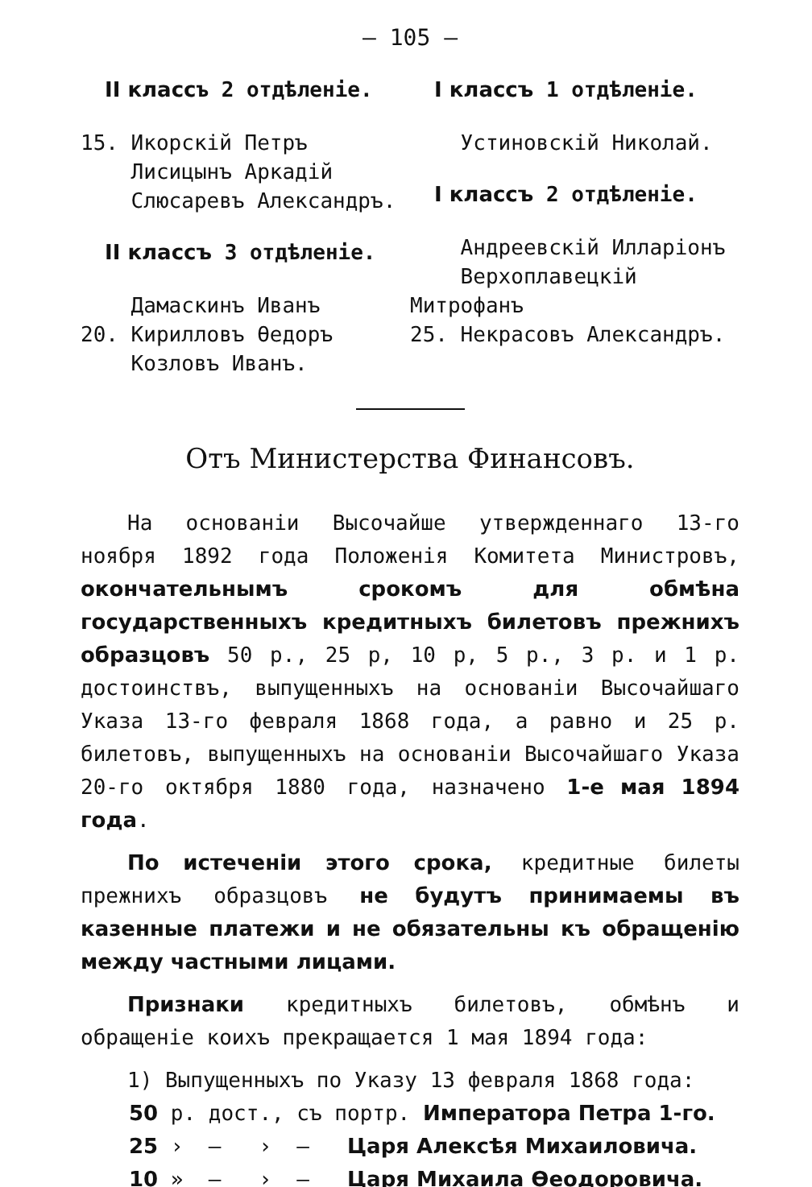— 105 —
II классъ 2 отдѣленіе.
15. Икорскій Петръ
Лисицынъ Аркадій
Слюсаревъ Александръ.
II классъ 3 отдѣленіе.
Дамаскинъ Иванъ
20. Кирилловъ Өедоръ
Козловъ Иванъ.
I классъ 1 отдѣленіе.
Устиновскій Николай.
I классъ 2 отдѣленіе.
Андреевскій Илларіонъ
Верхоплавецкій Митрофанъ
25. Некрасовъ Александръ.
Отъ Министерства Финансовъ.
На основаніи Высочайше утвержденнаго 13-го ноября 1892 года Положенія Комитета Министровъ, окончательнымъ срокомъ для обмѣна государственныхъ кредитныхъ билетовъ прежнихъ образцовъ 50 р., 25 р, 10 р, 5 р., 3 р. и 1 р. достоинствъ, выпущенныхъ на основаніи Высочайшаго Указа 13-го февраля 1868 года, а равно и 25 р. билетовъ, выпущенныхъ на основаніи Высочайшаго Указа 20-го октября 1880 года, назначено 1-е мая 1894 года.
По истеченіи этого срока, кредитные билеты прежнихъ образцовъ не будутъ принимаемы въ казенные платежи и не обязательны къ обращенію между частными лицами.
Признаки кредитныхъ билетовъ, обмѣнъ и обращеніе коихъ прекращается 1 мая 1894 года:
1) Выпущенныхъ по Указу 13 февраля 1868 года:
50 р. дост., съ портр. Императора Петра 1-го.
25 › — › — Царя Алексѣя Михаиловича.
10 » — › — Царя Михаила Өеодоровича.